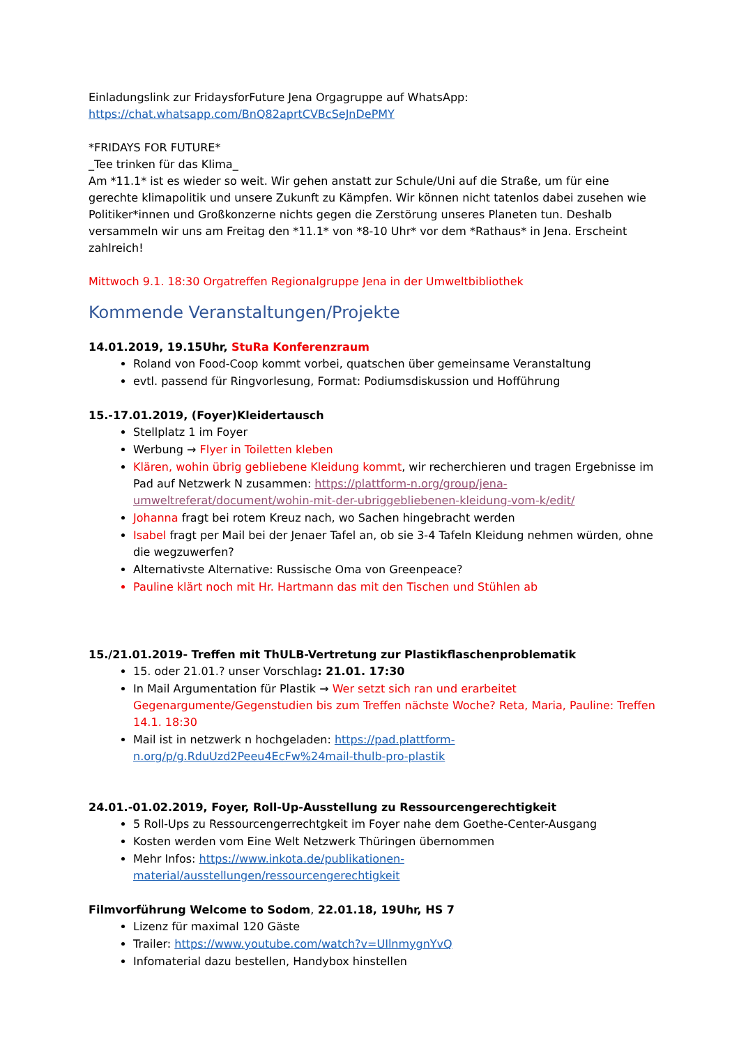Einladungslink zur FridaysforFuture Jena Orgagruppe auf WhatsApp:
https://chat.whatsapp.com/BnQ82aprtCVBcSeJnDePMY
*FRIDAYS FOR FUTURE*
_Tee trinken für das Klima_
Am *11.1* ist es wieder so weit. Wir gehen anstatt zur Schule/Uni auf die Straße, um für eine gerechte klimapolitik und unsere Zukunft zu Kämpfen. Wir können nicht tatenlos dabei zusehen wie Politiker*innen und Großkonzerne nichts gegen die Zerstörung unseres Planeten tun. Deshalb versammeln wir uns am Freitag den *11.1* von *8-10 Uhr* vor dem *Rathaus* in Jena. Erscheint zahlreich!
Mittwoch 9.1. 18:30 Orgatreffen Regionalgruppe Jena in der Umweltbibliothek
Kommende Veranstaltungen/Projekte
14.01.2019, 19.15Uhr, StuRa Konferenzraum
Roland von Food-Coop kommt vorbei, quatschen über gemeinsame Veranstaltung
evtl. passend für Ringvorlesung, Format: Podiumsdiskussion und Hofführung
15.-17.01.2019, (Foyer)Kleidertausch
Stellplatz 1 im Foyer
Werbung → Flyer in Toiletten kleben
Klären, wohin übrig gebliebene Kleidung kommt, wir recherchieren und tragen Ergebnisse im Pad auf Netzwerk N zusammen: https://plattform-n.org/group/jena-umweltreferat/document/wohin-mit-der-ubriggebliebenen-kleidung-vom-k/edit/
Johanna fragt bei rotem Kreuz nach, wo Sachen hingebracht werden
Isabel fragt per Mail bei der Jenaer Tafel an, ob sie 3-4 Tafeln Kleidung nehmen würden, ohne die wegzuwerfen?
Alternativste Alternative: Russische Oma von Greenpeace?
Pauline klärt noch mit Hr. Hartmann das mit den Tischen und Stühlen ab
15./21.01.2019- Treffen mit ThULB-Vertretung zur Plastikflaschenproblematik
15. oder 21.01.? unser Vorschlag: 21.01. 17:30
In Mail Argumentation für Plastik → Wer setzt sich ran und erarbeitet Gegenargumente/Gegenstudien bis zum Treffen nächste Woche? Reta, Maria, Pauline: Treffen 14.1. 18:30
Mail ist in netzwerk n hochgeladen: https://pad.plattform-n.org/p/g.RduUzd2Peeu4EcFw%24mail-thulb-pro-plastik
24.01.-01.02.2019, Foyer, Roll-Up-Ausstellung zu Ressourcengerechtigkeit
5 Roll-Ups zu Ressourcengerrechtgkeit im Foyer nahe dem Goethe-Center-Ausgang
Kosten werden vom Eine Welt Netzwerk Thüringen übernommen
Mehr Infos: https://www.inkota.de/publikationen-material/ausstellungen/ressourcengerechtigkeit
Filmvorführung Welcome to Sodom, 22.01.18, 19Uhr, HS 7
Lizenz für maximal 120 Gäste
Trailer: https://www.youtube.com/watch?v=UIlnmygnYvQ
Infomaterial dazu bestellen, Handybox hinstellen